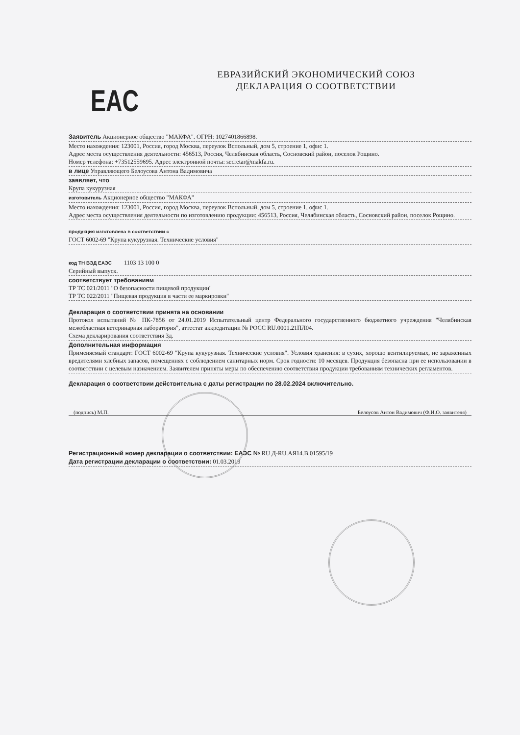ЕВРАЗИЙСКИЙ ЭКОНОМИЧЕСКИЙ СОЮЗ
ДЕКЛАРАЦИЯ О СООТВЕТСТВИИ
EAC
Заявитель Акционерное общество "МАКФА". ОГРН: 1027401866898.
Место нахождения: 123001, Россия, город Москва, переулок Вспольный, дом 5, строение 1, офис 1.
Адрес места осуществления деятельности: 456513, Россия, Челябинская область, Сосновский район, поселок Рощино.
Номер телефона: +73512559695. Адрес электронной почты: secretar@makfa.ru.
в лице Управляющего Белоусова Антона Вадимовича
заявляет, что
Крупа кукурузная
изготовитель Акционерное общество "МАКФА"
Место нахождения: 123001, Россия, город Москва, переулок Вспольный, дом 5, строение 1, офис 1.
Адрес места осуществления деятельности по изготовлению продукции: 456513, Россия, Челябинская область, Сосновский район, поселок Рощино.
продукция изготовлена в соответствии с
ГОСТ 6002-69 "Крупа кукурузная. Технические условия"
код ТН ВЭД ЕАЭС 1103 13 100 0
Серийный выпуск.
соответствует требованиям
ТР ТС 021/2011 "О безопасности пищевой продукции"
ТР ТС 022/2011 "Пищевая продукция в части ее маркировки"
Декларация о соответствии принята на основании
Протокол испытаний № ПК-7856 от 24.01.2019 Испытательный центр Федерального государственного бюджетного учреждения "Челябинская межобластная ветеринарная лаборатория", аттестат аккредитации № РОСС RU.0001.21ПЛ04.
Схема декларирования соответствия 3д.
Дополнительная информация
Применяемый стандарт: ГОСТ 6002-69 "Крупа кукурузная. Технические условия". Условия хранения: в сухих, хорошо вентилируемых, не зараженных вредителями хлебных запасов, помещениях с соблюдением санитарных норм. Срок годности: 10 месяцев. Продукция безопасна при ее использовании в соответствии с целевым назначением. Заявителем приняты меры по обеспечению соответствия продукции требованиям технических регламентов.
Декларация о соответствии действительна с даты регистрации по 28.02.2024 включительно.
(подпись) М.П. Белоусов Антон Вадимович (Ф.И.О. заявителя)
Регистрационный номер декларации о соответствии: ЕАЭС № RU Д-RU.АЯ14.В.01595/19
Дата регистрации декларации о соответствии: 01.03.2019